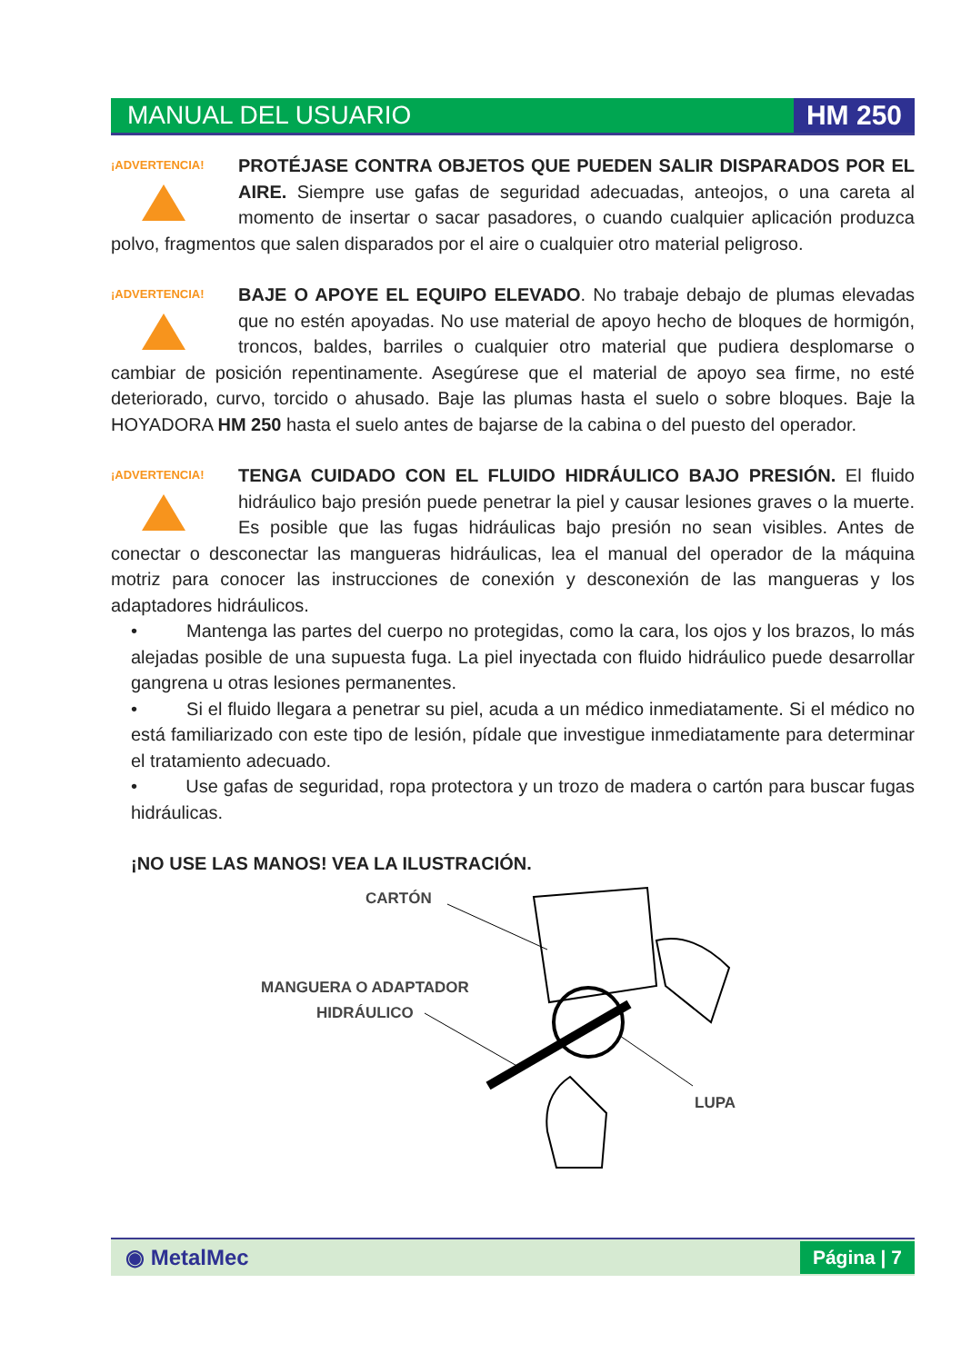MANUAL DEL USUARIO HM 250
¡ADVERTENCIA!
PROTÉJASE CONTRA OBJETOS QUE PUEDEN SALIR DISPARADOS POR EL AIRE. Siempre use gafas de seguridad adecuadas, anteojos, o una careta al momento de insertar o sacar pasadores, o cuando cualquier aplicación produzca polvo, fragmentos que salen disparados por el aire o cualquier otro material peligroso.
¡ADVERTENCIA!
BAJE O APOYE EL EQUIPO ELEVADO. No trabaje debajo de plumas elevadas que no estén apoyadas. No use material de apoyo hecho de bloques de hormigón, troncos, baldes, barriles o cualquier otro material que pudiera desplomarse o cambiar de posición repentinamente. Asegúrese que el material de apoyo sea firme, no esté deteriorado, curvo, torcido o ahusado. Baje las plumas hasta el suelo o sobre bloques. Baje la HOYADORA HM 250 hasta el suelo antes de bajarse de la cabina o del puesto del operador.
¡ADVERTENCIA!
TENGA CUIDADO CON EL FLUIDO HIDRÁULICO BAJO PRESIÓN. El fluido hidráulico bajo presión puede penetrar la piel y causar lesiones graves o la muerte. Es posible que las fugas hidráulicas bajo presión no sean visibles. Antes de conectar o desconectar las mangueras hidráulicas, lea el manual del operador de la máquina motriz para conocer las instrucciones de conexión y desconexión de las mangueras y los adaptadores hidráulicos.
• Mantenga las partes del cuerpo no protegidas, como la cara, los ojos y los brazos, lo más alejadas posible de una supuesta fuga. La piel inyectada con fluido hidráulico puede desarrollar gangrena u otras lesiones permanentes.
• Si el fluido llegara a penetrar su piel, acuda a un médico inmediatamente. Si el médico no está familiarizado con este tipo de lesión, pídale que investigue inmediatamente para determinar el tratamiento adecuado.
• Use gafas de seguridad, ropa protectora y un trozo de madera o cartón para buscar fugas hidráulicas.
¡NO USE LAS MANOS! VEA LA ILUSTRACIÓN.
CARTÓN
MANGUERA O ADAPTADOR
HIDRÁULICO
LUPA
◉ MetalMec Página | 7